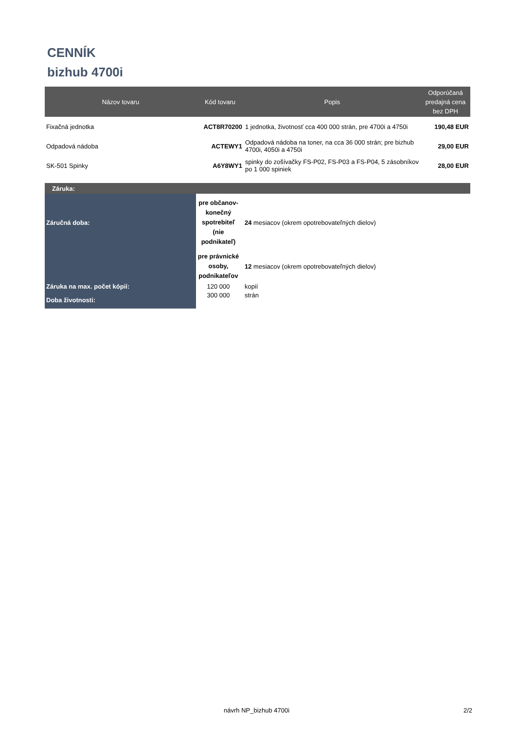CENNÍK
bizhub 4700i
| Názov tovaru | Kód tovaru | Popis | Odporúčaná predajná cena bez DPH |
| --- | --- | --- | --- |
| Fixačná jednotka | ACT8R70200 | 1 jednotka, životnosť cca 400 000 strán, pre 4700i a 4750i | 190,48 EUR |
| Odpadová nádoba | ACTEWY1 | Odpadová nádoba na toner, na cca 36 000 strán; pre bizhub 4700i, 4050i a 4750i | 29,00 EUR |
| SK-501 Spinky | A6Y8WY1 | spinky do zošívačky FS-P02, FS-P03 a FS-P04, 5 zásobníkov po 1 000 spiniek | 28,00 EUR |
| Záruka: | | |
| Záručná doba: | pre občanov- konečný spotrebiteľ (nie podnikateľ) | 24 mesiacov (okrem opotrebovateľných dielov) |
| | pre právnické osoby, podnikateľov | 12 mesiacov (okrem opotrebovateľných dielov) |
| Záruka na max. počet kópií: | 120 000 | kopií |
| Doba životnosti: | 300 000 | strán |
návrh NP_bizhub 4700i 2/2